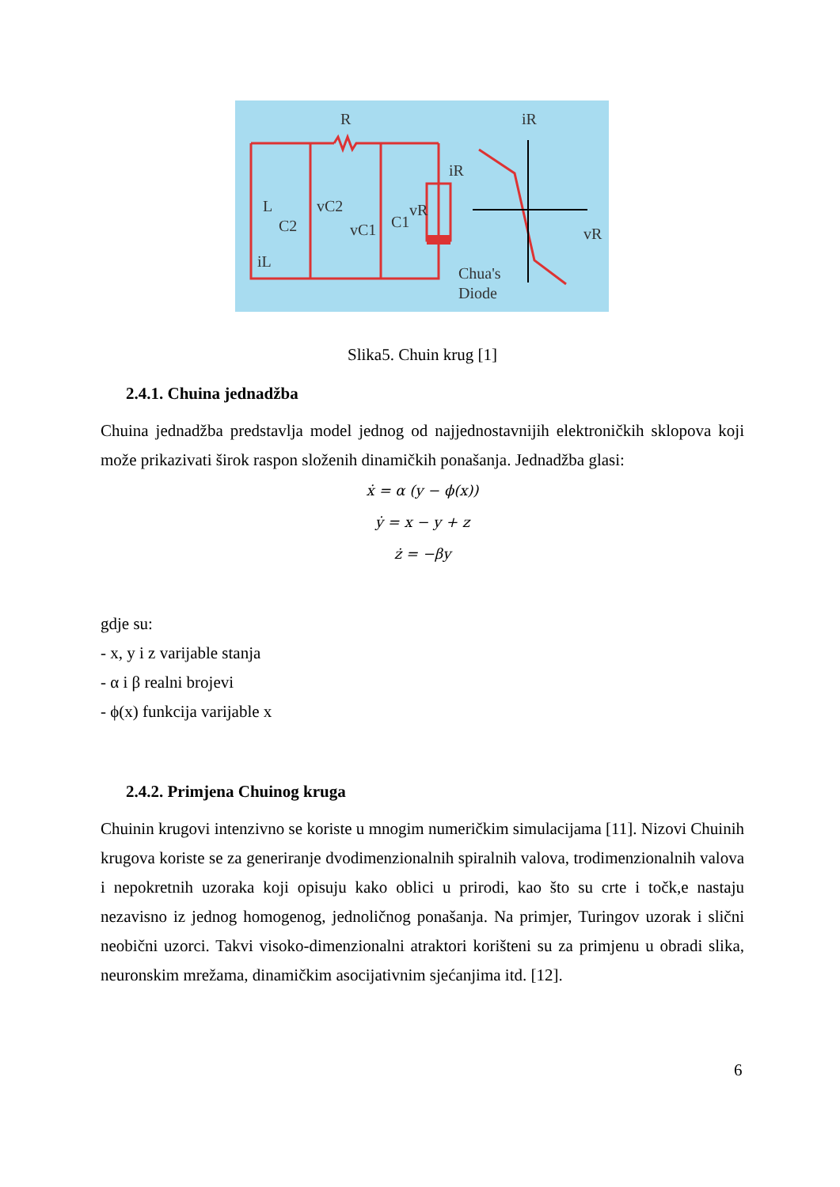R
iR
L
C2
vC2
vC1
C1
vR
iR
iL
vR
Chua's
Diode
Slika5. Chuin krug [1]
2.4.1. Chuina jednadžba
Chuina jednadžba predstavlja model jednog od najjednostavnijih elektroničkih sklopova koji može prikazivati širok raspon složenih dinamičkih ponašanja. Jednadžba glasi:
ẋ = α (y − ϕ(x))
ẏ = x − y + z
ż = −βy
gdje su:
- x, y i z varijable stanja
- α i β realni brojevi
- ϕ(x) funkcija varijable x
2.4.2. Primjena Chuinog kruga
Chuinin krugovi intenzivno se koriste u mnogim numeričkim simulacijama [11]. Nizovi Chuinih krugova koriste se za generiranje dvodimenzionalnih spiralnih valova, trodimenzionalnih valova i nepokretnih uzoraka koji opisuju kako oblici u prirodi, kao što su crte i točk,e nastaju nezavisno iz jednog homogenog, jednoličnog ponašanja. Na primjer, Turingov uzorak i slični neobični uzorci. Takvi visoko-dimenzionalni atraktori korišteni su za primjenu u obradi slika, neuronskim mrežama, dinamičkim asocijativnim sjećanjima itd. [12].
6